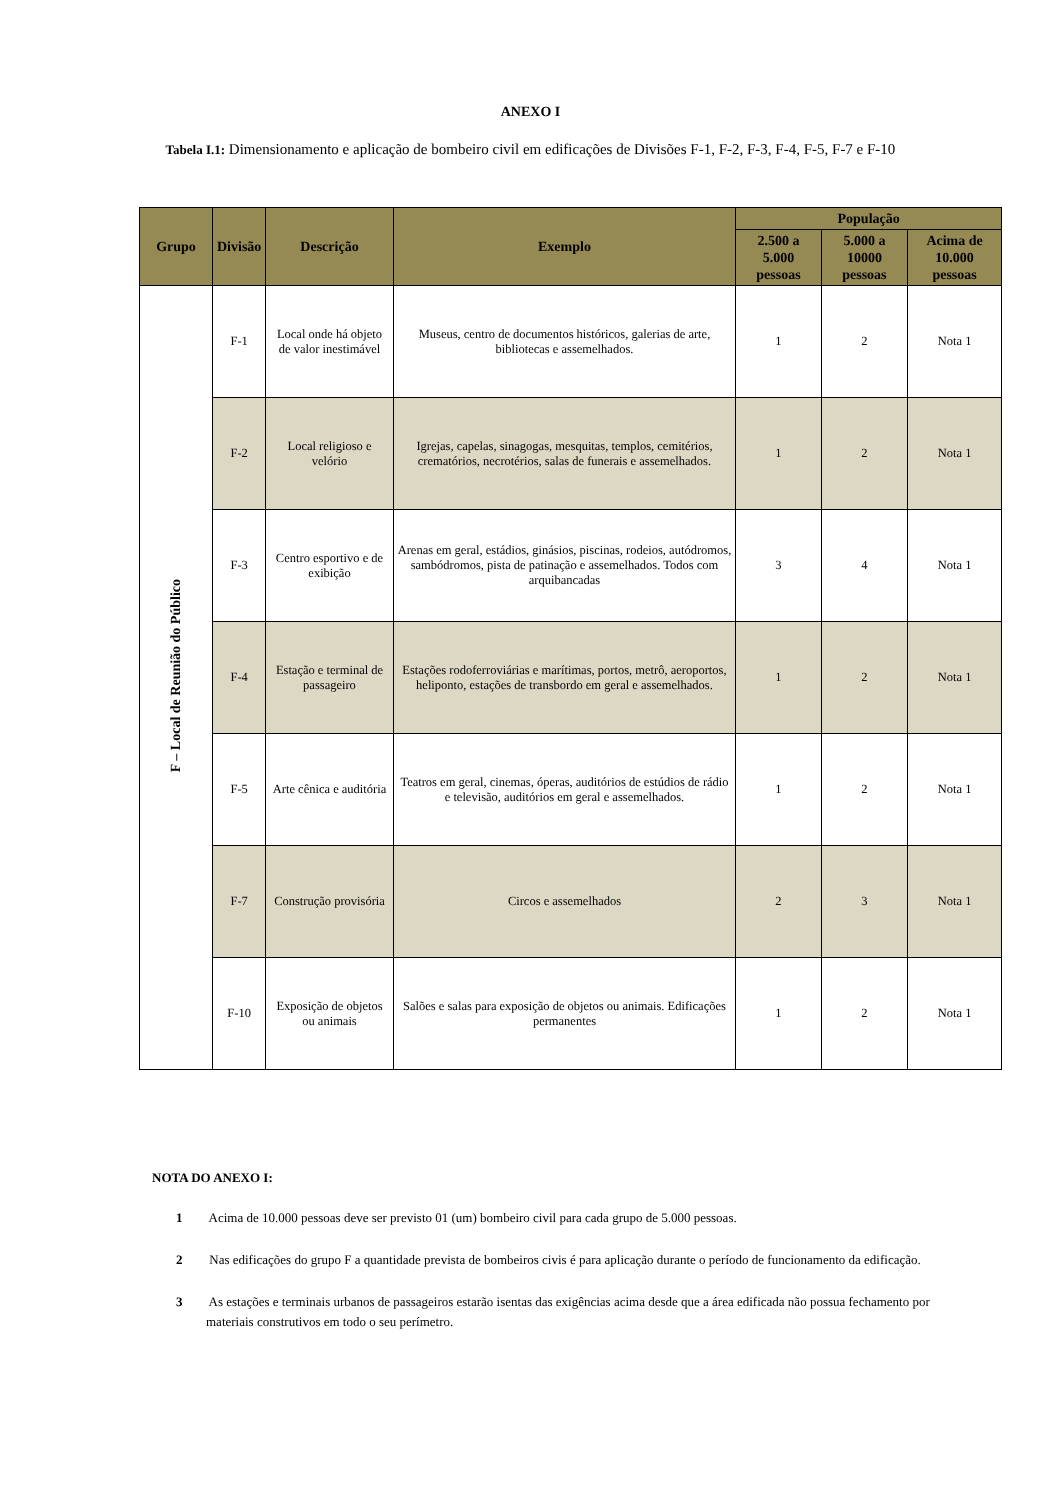ANEXO I
Tabela I.1: Dimensionamento e aplicação de bombeiro civil em edificações de Divisões F-1, F-2, F-3, F-4, F-5, F-7 e F-10
| Grupo | Divisão | Descrição | Exemplo | População | | |
| --- | --- | --- | --- | --- | --- | --- |
| | | | | 2.500 a 5.000 pessoas | 5.000 a 10000 pessoas | Acima de 10.000 pessoas |
| F – Local de Reunião do Público | F-1 | Local onde há objeto de valor inestimável | Museus, centro de documentos históricos, galerias de arte, bibliotecas e assemelhados. | 1 | 2 | Nota 1 |
| | F-2 | Local religioso e velório | Igrejas, capelas, sinagogas, mesquitas, templos, cemitérios, crematórios, necrotérios, salas de funerais e assemelhados. | 1 | 2 | Nota 1 |
| | F-3 | Centro esportivo e de exibição | Arenas em geral, estádios, ginásios, piscinas, rodeios, autódromos, sambódromos, pista de patinação e assemelhados. Todos com arquibancadas | 3 | 4 | Nota 1 |
| | F-4 | Estação e terminal de passageiro | Estações rodoferroviárias e marítimas, portos, metrô, aeroportos, heliponto, estações de transbordo em geral e assemelhados. | 1 | 2 | Nota 1 |
| | F-5 | Arte cênica e auditória | Teatros em geral, cinemas, óperas, auditórios de estúdios de rádio e televisão, auditórios em geral e assemelhados. | 1 | 2 | Nota 1 |
| | F-7 | Construção provisória | Circos e assemelhados | 2 | 3 | Nota 1 |
| | F-10 | Exposição de objetos ou animais | Salões e salas para exposição de objetos ou animais. Edificações permanentes | 1 | 2 | Nota 1 |
NOTA DO ANEXO I:
1 Acima de 10.000 pessoas deve ser previsto 01 (um) bombeiro civil para cada grupo de 5.000 pessoas.
2 Nas edificações do grupo F a quantidade prevista de bombeiros civis é para aplicação durante o período de funcionamento da edificação.
3 As estações e terminais urbanos de passageiros estarão isentas das exigências acima desde que a área edificada não possua fechamento por materiais construtivos em todo o seu perímetro.